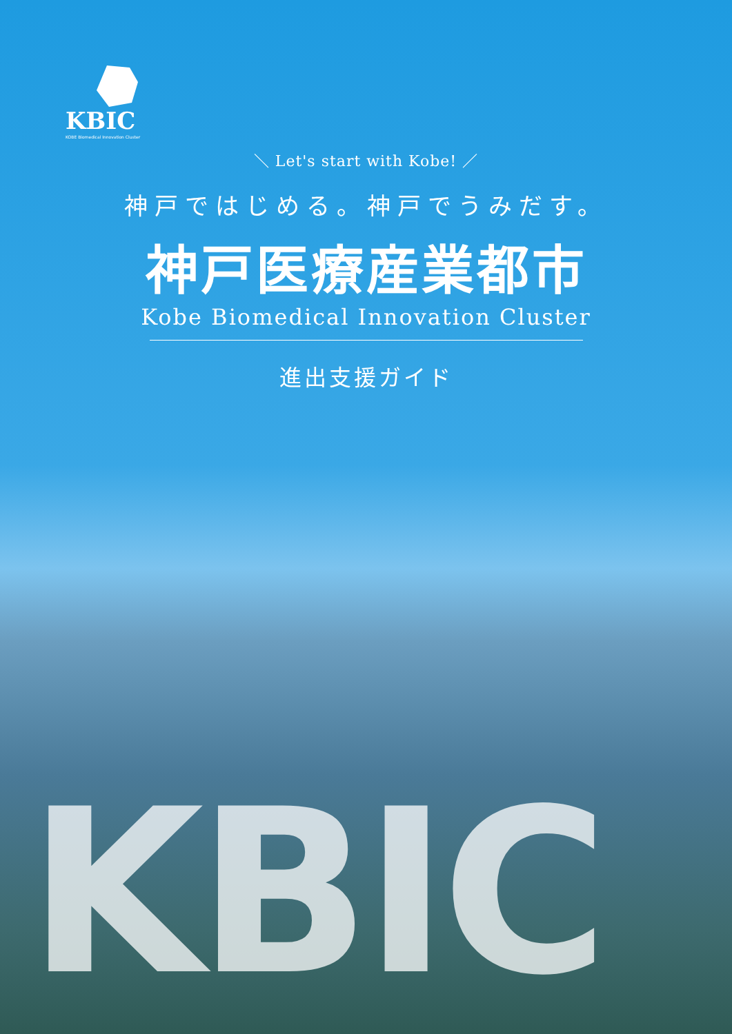KBIC
KOBE Biomedical Innovation Cluster
＼ Let's start with Kobe! ／
神戸ではじめる。神戸でうみだす。
神戸医療産業都市
Kobe Biomedical Innovation Cluster
進出支援ガイド
KBIC